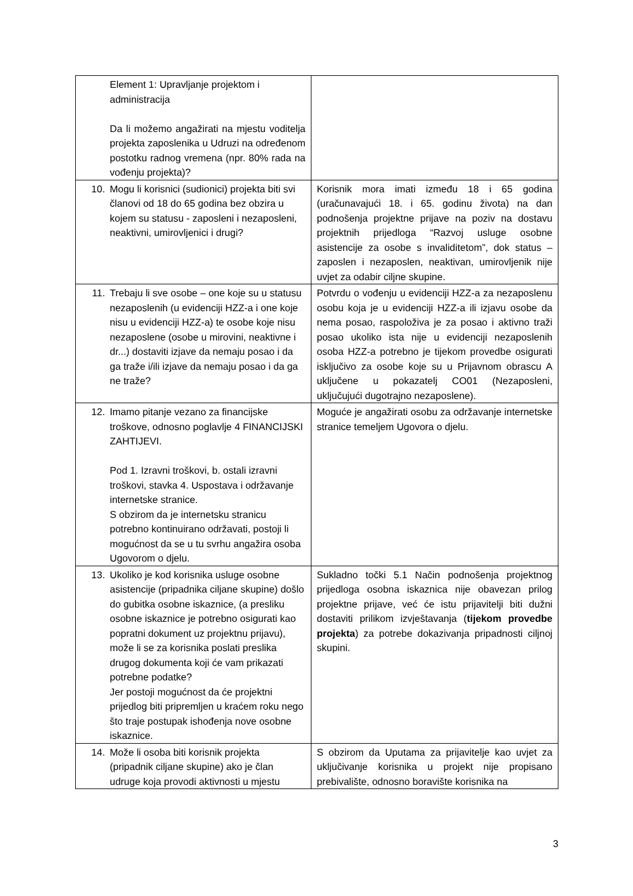| Element 1: Upravljanje projektom i administracija Da li možemo angažirati na mjestu voditelja projekta zaposlenika u Udruzi na određenom postotku radnog vremena (npr. 80% rada na vođenju projekta)? | |
| 10. Mogu li korisnici (sudionici) projekta biti svi članovi od 18 do 65 godina bez obzira u kojem su statusu - zaposleni i nezaposleni, neaktivni, umirovljenici i drugi? | Korisnik mora imati između 18 i 65 godina (uračunavajući 18. i 65. godinu života) na dan podnošenja projektne prijave na poziv na dostavu projektnih prijedloga “Razvoj usluge osobne asistencije za osobe s invaliditetom”, dok status – zaposlen i nezaposlen, neaktivan, umirovljenik nije uvjet za odabir ciljne skupine. |
| 11. Trebaju li sve osobe – one koje su u statusu nezaposlenih (u evidenciji HZZ-a i one koje nisu u evidenciji HZZ-a) te osobe koje nisu nezaposlene (osobe u mirovini, neaktivne i dr...) dostaviti izjave da nemaju posao i da ga traže i/ili izjave da nemaju posao i da ga ne traže? | Potvrdu o vođenju u evidenciji HZZ-a za nezaposlenu osobu koja je u evidenciji HZZ-a ili izjavu osobe da nema posao, raspoloživa je za posao i aktivno traži posao ukoliko ista nije u evidenciji nezaposlenih osoba HZZ-a potrebno je tijekom provedbe osigurati isključivo za osobe koje su u Prijavnom obrascu A uključene u pokazatelj CO01 (Nezaposleni, uključujući dugotrajno nezaposlene). |
| 12. Imamo pitanje vezano za financijske troškove, odnosno poglavlje 4 FINANCIJSKI ZAHTIJEVI. Pod 1. Izravni troškovi, b. ostali izravni troškovi, stavka 4. Uspostava i održavanje internetske stranice. S obzirom da je internetsku stranicu potrebno kontinuirano održavati, postoji li mogućnost da se u tu svrhu angažira osoba Ugovorom o djelu. | Moguće je angažirati osobu za održavanje internetske stranice temeljem Ugovora o djelu. |
| 13. Ukoliko je kod korisnika usluge osobne asistencije (pripadnika ciljane skupine) došlo do gubitka osobne iskaznice, (a presliku osobne iskaznice je potrebno osigurati kao popratni dokument uz projektnu prijavu), može li se za korisnika poslati preslika drugog dokumenta koji će vam prikazati potrebne podatke? Jer postoji mogućnost da će projektni prijedlog biti pripremljen u kraćem roku nego što traje postupak ishođenja nove osobne iskaznice. | Sukladno točki 5.1 Način podnošenja projektnog prijedloga osobna iskaznica nije obavezan prilog projektne prijave, već će istu prijavitelji biti dužni dostaviti prilikom izvještavanja ( tijekom provedbe projekta ) za potrebe dokazivanja pripadnosti ciljnoj skupini. |
| 14. Može li osoba biti korisnik projekta (pripadnik ciljane skupine) ako je član udruge koja provodi aktivnosti u mjestu | S obzirom da Uputama za prijavitelje kao uvjet za uključivanje korisnika u projekt nije propisano prebivalište, odnosno boravište korisnika na |
3